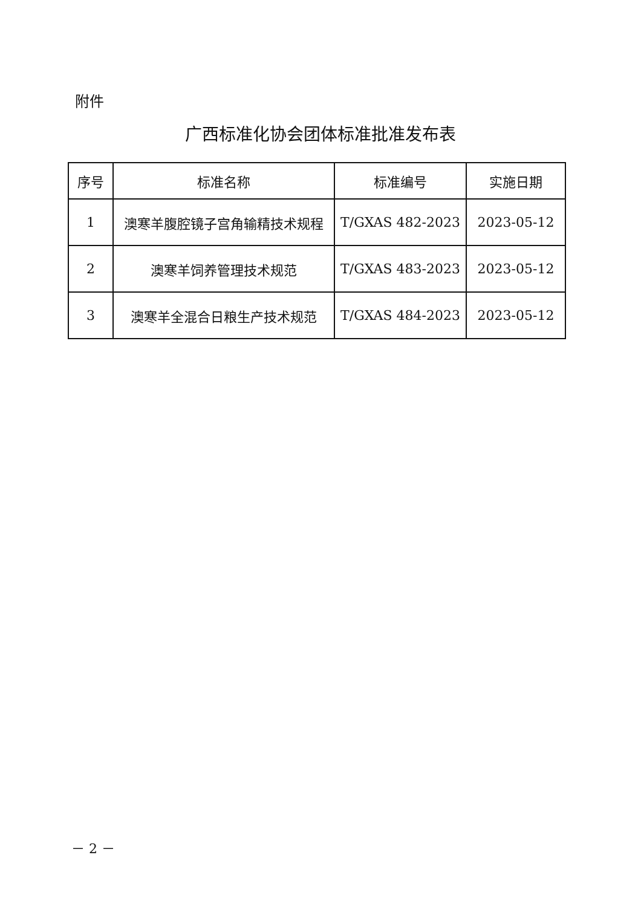附件
广西标准化协会团体标准批准发布表
| 序号 | 标准名称 | 标准编号 | 实施日期 |
| --- | --- | --- | --- |
| 1 | 澳寒羊腹腔镜子宫角输精技术规程 | T/GXAS 482-2023 | 2023-05-12 |
| 2 | 澳寒羊饲养管理技术规范 | T/GXAS 483-2023 | 2023-05-12 |
| 3 | 澳寒羊全混合日粮生产技术规范 | T/GXAS 484-2023 | 2023-05-12 |
－ 2 －